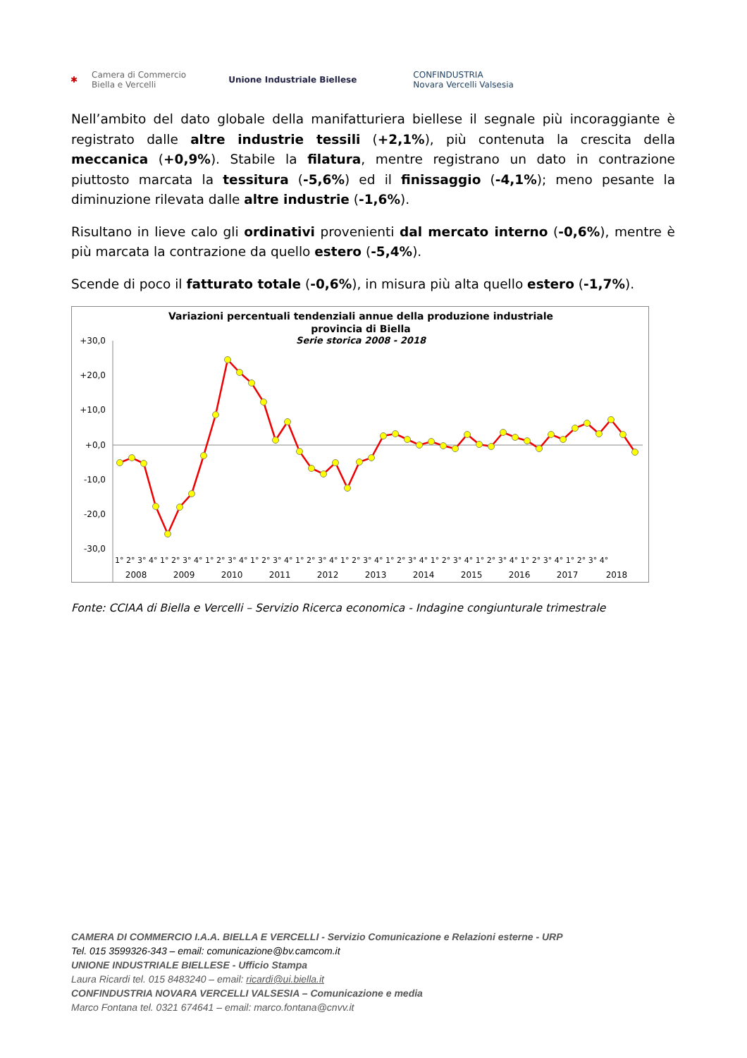✱ Camera di Commercio
Biella e Vercelli Unione Industriale Biellese CONFINDUSTRIA
Novara Vercelli Valsesia
Nell’ambito del dato globale della manifatturiera biellese il segnale più incoraggiante è registrato dalle altre industrie tessili (+2,1%), più contenuta la crescita della meccanica (+0,9%). Stabile la filatura, mentre registrano un dato in contrazione piuttosto marcata la tessitura (-5,6%) ed il finissaggio (-4,1%); meno pesante la diminuzione rilevata dalle altre industrie (-1,6%).
Risultano in lieve calo gli ordinativi provenienti dal mercato interno (-0,6%), mentre è più marcata la contrazione da quello estero (-5,4%).
Scende di poco il fatturato totale (-0,6%), in misura più alta quello estero (-1,7%).
Variazioni percentuali tendenziali annue della produzione industriale
provincia di Biella
Serie storica 2008 - 2018
+30,0
+20,0
+10,0
+0,0
-10,0
-20,0
-30,0
1° 2° 3° 4° 1° 2° 3° 4° 1° 2° 3° 4° 1° 2° 3° 4° 1° 2° 3° 4° 1° 2° 3° 4° 1° 2° 3° 4° 1° 2° 3° 4° 1° 2° 3° 4° 1° 2° 3° 4° 1° 2° 3° 4°
2008 2009 2010 2011 2012 2013 2014 2015 2016 2017 2018
Fonte: CCIAA di Biella e Vercelli – Servizio Ricerca economica - Indagine congiunturale trimestrale
CAMERA DI COMMERCIO I.A.A. BIELLA E VERCELLI - Servizio Comunicazione e Relazioni esterne - URP
Tel. 015 3599326-343 – email: comunicazione@bv.camcom.it
UNIONE INDUSTRIALE BIELLESE - Ufficio Stampa
Laura Ricardi tel. 015 8483240 – email: ricardi@ui.biella.it
CONFINDUSTRIA NOVARA VERCELLI VALSESIA – Comunicazione e media
Marco Fontana tel. 0321 674641 – email: marco.fontana@cnvv.it